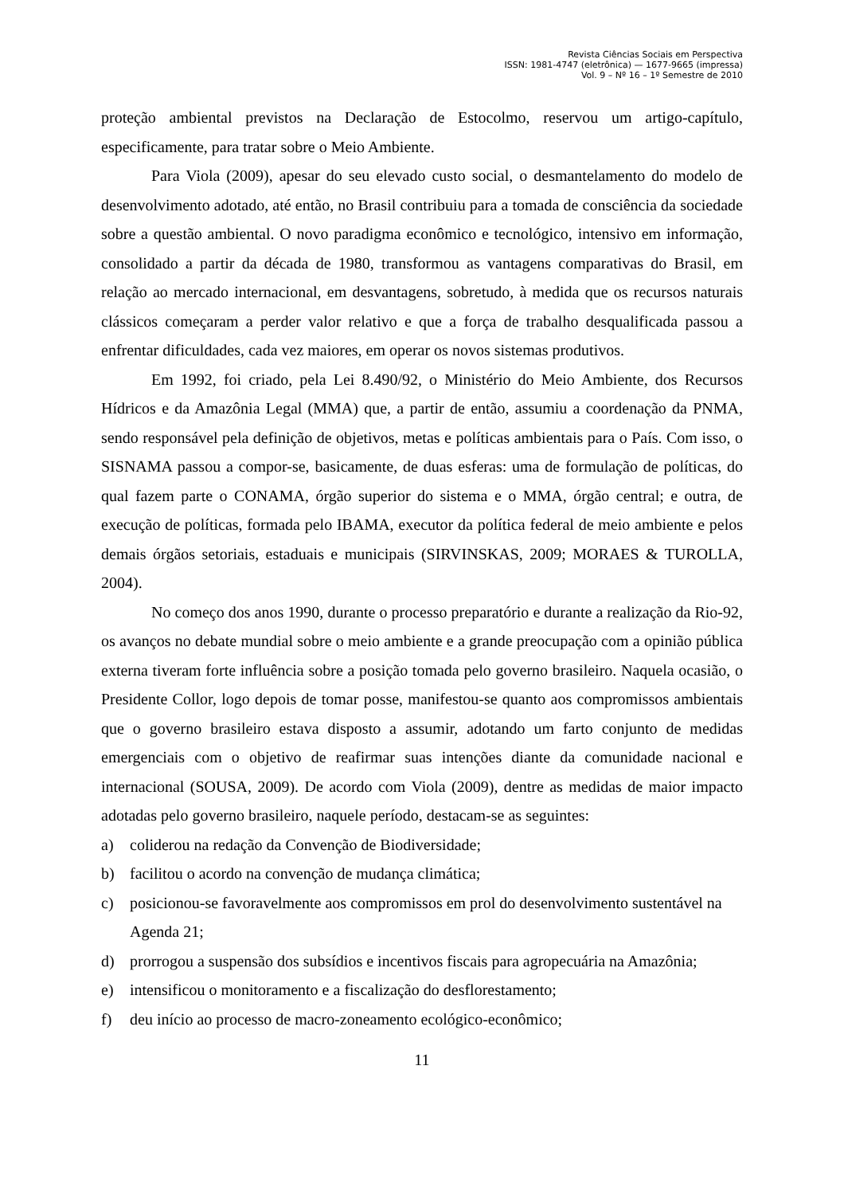Revista Ciências Sociais em Perspectiva
ISSN: 1981-4747 (eletrônica) — 1677-9665 (impressa)
Vol. 9 – Nº 16 – 1º Semestre de 2010
proteção ambiental previstos na Declaração de Estocolmo, reservou um artigo-capítulo, especificamente, para tratar sobre o Meio Ambiente.
Para Viola (2009), apesar do seu elevado custo social, o desmantelamento do modelo de desenvolvimento adotado, até então, no Brasil contribuiu para a tomada de consciência da sociedade sobre a questão ambiental. O novo paradigma econômico e tecnológico, intensivo em informação, consolidado a partir da década de 1980, transformou as vantagens comparativas do Brasil, em relação ao mercado internacional, em desvantagens, sobretudo, à medida que os recursos naturais clássicos começaram a perder valor relativo e que a força de trabalho desqualificada passou a enfrentar dificuldades, cada vez maiores, em operar os novos sistemas produtivos.
Em 1992, foi criado, pela Lei 8.490/92, o Ministério do Meio Ambiente, dos Recursos Hídricos e da Amazônia Legal (MMA) que, a partir de então, assumiu a coordenação da PNMA, sendo responsável pela definição de objetivos, metas e políticas ambientais para o País. Com isso, o SISNAMA passou a compor-se, basicamente, de duas esferas: uma de formulação de políticas, do qual fazem parte o CONAMA, órgão superior do sistema e o MMA, órgão central; e outra, de execução de políticas, formada pelo IBAMA, executor da política federal de meio ambiente e pelos demais órgãos setoriais, estaduais e municipais (SIRVINSKAS, 2009; MORAES & TUROLLA, 2004).
No começo dos anos 1990, durante o processo preparatório e durante a realização da Rio-92, os avanços no debate mundial sobre o meio ambiente e a grande preocupação com a opinião pública externa tiveram forte influência sobre a posição tomada pelo governo brasileiro. Naquela ocasião, o Presidente Collor, logo depois de tomar posse, manifestou-se quanto aos compromissos ambientais que o governo brasileiro estava disposto a assumir, adotando um farto conjunto de medidas emergenciais com o objetivo de reafirmar suas intenções diante da comunidade nacional e internacional (SOUSA, 2009). De acordo com Viola (2009), dentre as medidas de maior impacto adotadas pelo governo brasileiro, naquele período, destacam-se as seguintes:
a) coliderou na redação da Convenção de Biodiversidade;
b) facilitou o acordo na convenção de mudança climática;
c) posicionou-se favoravelmente aos compromissos em prol do desenvolvimento sustentável na Agenda 21;
d) prorrogou a suspensão dos subsídios e incentivos fiscais para agropecuária na Amazônia;
e) intensificou o monitoramento e a fiscalização do desflorestamento;
f) deu início ao processo de macro-zoneamento ecológico-econômico;
11